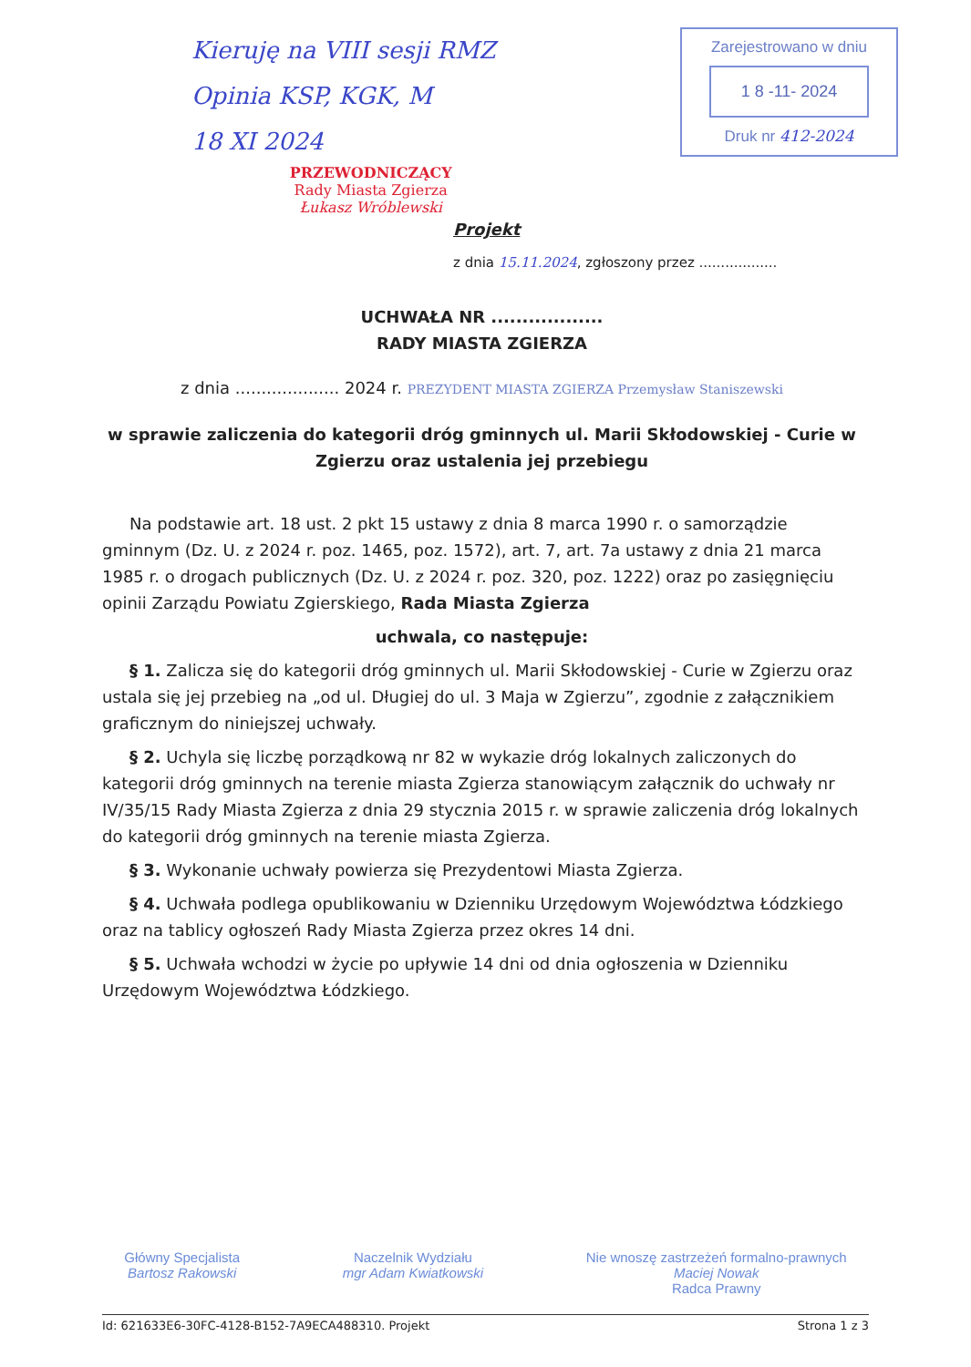Kieruję na VIII sesji RMZ
Opinia KSP, KGK, M
18 XI 2024
PRZEWODNICZĄCY
Rady Miasta Zgierza
Łukasz Wróblewski
Zarejestrowano w dniu
1 8 -11- 2024
Druk nr 412-2024
Projekt
z dnia 15.11.2024, zgłoszony przez ..................
UCHWAŁA NR ..................
RADY MIASTA ZGIERZA
z dnia .................... 2024 r. PREZYDENT MIASTA ZGIERZA Przemysław Staniszewski
w sprawie zaliczenia do kategorii dróg gminnych ul. Marii Skłodowskiej - Curie w Zgierzu oraz ustalenia jej przebiegu
Na podstawie art. 18 ust. 2 pkt 15 ustawy z dnia 8 marca 1990 r. o samorządzie gminnym (Dz. U. z 2024 r. poz. 1465, poz. 1572), art. 7, art. 7a ustawy z dnia 21 marca 1985 r. o drogach publicznych (Dz. U. z 2024 r. poz. 320, poz. 1222) oraz po zasięgnięciu opinii Zarządu Powiatu Zgierskiego, Rada Miasta Zgierza
uchwala, co następuje:
§ 1. Zalicza się do kategorii dróg gminnych ul. Marii Skłodowskiej - Curie w Zgierzu oraz ustala się jej przebieg na „od ul. Długiej do ul. 3 Maja w Zgierzu”, zgodnie z załącznikiem graficznym do niniejszej uchwały.
§ 2. Uchyla się liczbę porządkową nr 82 w wykazie dróg lokalnych zaliczonych do kategorii dróg gminnych na terenie miasta Zgierza stanowiącym załącznik do uchwały nr IV/35/15 Rady Miasta Zgierza z dnia 29 stycznia 2015 r. w sprawie zaliczenia dróg lokalnych do kategorii dróg gminnych na terenie miasta Zgierza.
§ 3. Wykonanie uchwały powierza się Prezydentowi Miasta Zgierza.
§ 4. Uchwała podlega opublikowaniu w Dzienniku Urzędowym Województwa Łódzkiego oraz na tablicy ogłoszeń Rady Miasta Zgierza przez okres 14 dni.
§ 5. Uchwała wchodzi w życie po upływie 14 dni od dnia ogłoszenia w Dzienniku Urzędowym Województwa Łódzkiego.
Główny Specjalista
Bartosz Rakowski
Naczelnik Wydziału
mgr Adam Kwiatkowski
Nie wnoszę zastrzeżeń formalno-prawnych
Maciej Nowak
Radca Prawny
Id: 621633E6-30FC-4128-B152-7A9ECA488310. Projekt Strona 1 z 3